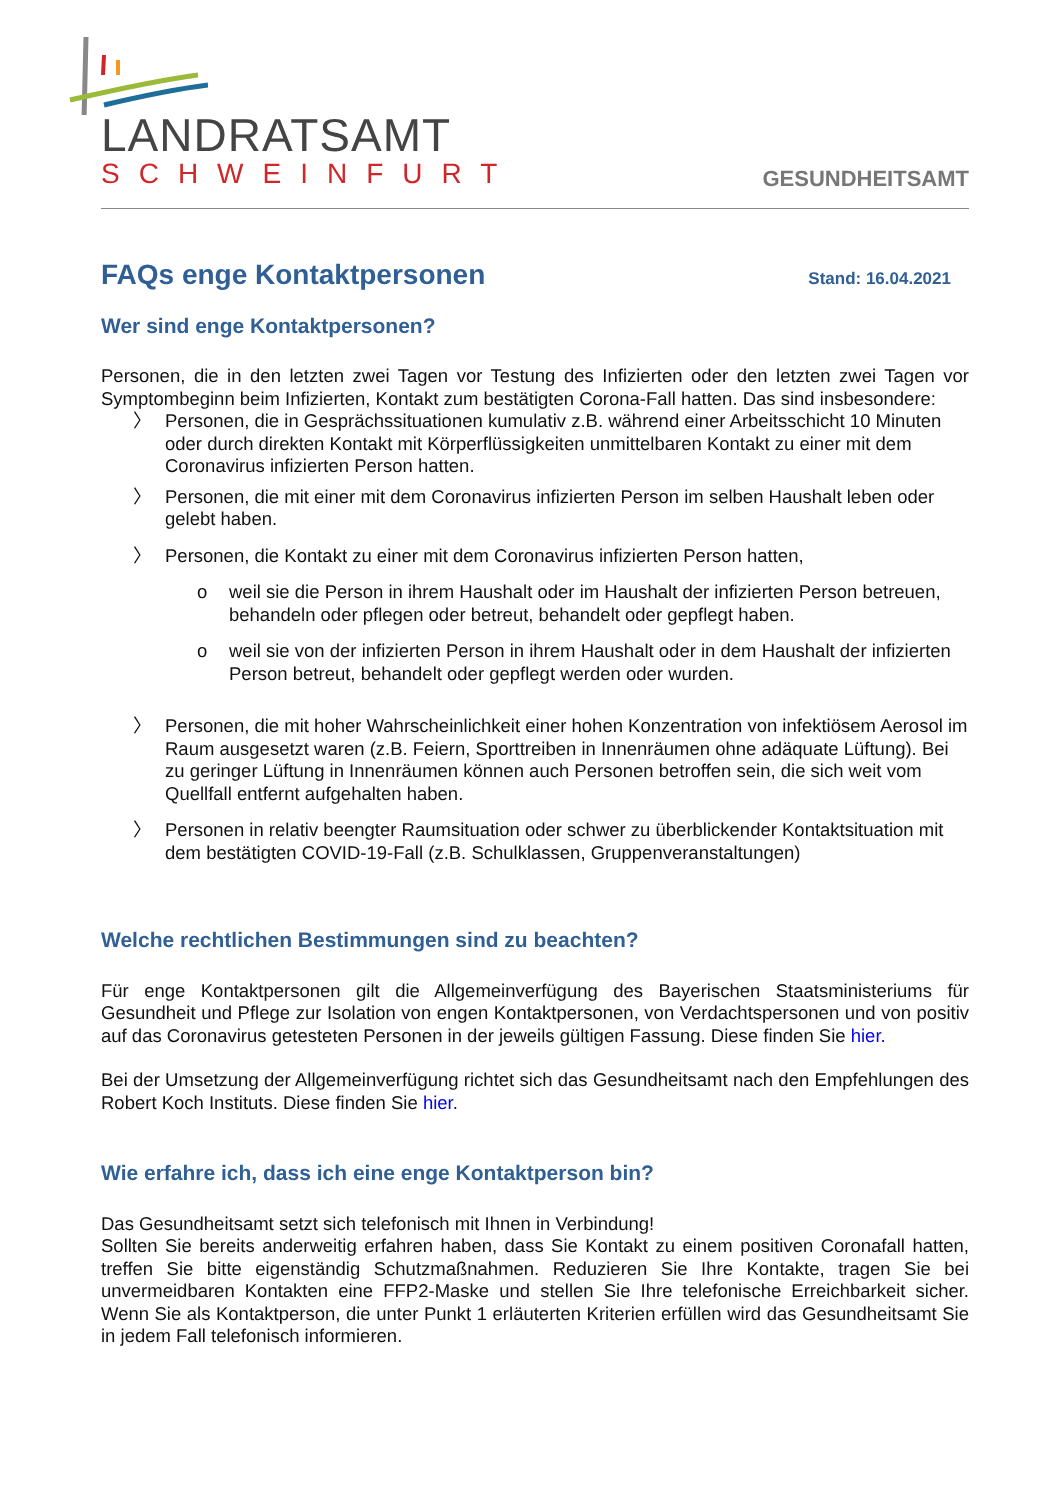LANDRATSAMT
SCHWEINFURT
GESUNDHEITSAMT
FAQs enge Kontaktpersonen Stand: 16.04.2021
Wer sind enge Kontaktpersonen?
Personen, die in den letzten zwei Tagen vor Testung des Infizierten oder den letzten zwei Tagen vor Symptombeginn beim Infizierten, Kontakt zum bestätigten Corona-Fall hatten. Das sind insbesondere:
〉 Personen, die in Gesprächssituationen kumulativ z.B. während einer Arbeitsschicht 10 Minuten oder durch direkten Kontakt mit Körperflüssigkeiten unmittelbaren Kontakt zu einer mit dem Coronavirus infizierten Person hatten.
〉 Personen, die mit einer mit dem Coronavirus infizierten Person im selben Haushalt leben oder gelebt haben.
〉 Personen, die Kontakt zu einer mit dem Coronavirus infizierten Person hatten,
o weil sie die Person in ihrem Haushalt oder im Haushalt der infizierten Person betreuen, behandeln oder pflegen oder betreut, behandelt oder gepflegt haben.
o weil sie von der infizierten Person in ihrem Haushalt oder in dem Haushalt der infizierten Person betreut, behandelt oder gepflegt werden oder wurden.
〉 Personen, die mit hoher Wahrscheinlichkeit einer hohen Konzentration von infektiösem Aerosol im Raum ausgesetzt waren (z.B. Feiern, Sporttreiben in Innenräumen ohne adäquate Lüftung). Bei zu geringer Lüftung in Innenräumen können auch Personen betroffen sein, die sich weit vom Quellfall entfernt aufgehalten haben.
〉 Personen in relativ beengter Raumsituation oder schwer zu überblickender Kontaktsituation mit dem bestätigten COVID-19-Fall (z.B. Schulklassen, Gruppenveranstaltungen)
Welche rechtlichen Bestimmungen sind zu beachten?
Für enge Kontaktpersonen gilt die Allgemeinverfügung des Bayerischen Staatsministeriums für Gesundheit und Pflege zur Isolation von engen Kontaktpersonen, von Verdachtspersonen und von positiv auf das Coronavirus getesteten Personen in der jeweils gültigen Fassung. Diese finden Sie hier.
Bei der Umsetzung der Allgemeinverfügung richtet sich das Gesundheitsamt nach den Empfehlungen des Robert Koch Instituts. Diese finden Sie hier.
Wie erfahre ich, dass ich eine enge Kontaktperson bin?
Das Gesundheitsamt setzt sich telefonisch mit Ihnen in Verbindung!
Sollten Sie bereits anderweitig erfahren haben, dass Sie Kontakt zu einem positiven Coronafall hatten, treffen Sie bitte eigenständig Schutzmaßnahmen. Reduzieren Sie Ihre Kontakte, tragen Sie bei unvermeidbaren Kontakten eine FFP2-Maske und stellen Sie Ihre telefonische Erreichbarkeit sicher. Wenn Sie als Kontaktperson, die unter Punkt 1 erläuterten Kriterien erfüllen wird das Gesundheitsamt Sie in jedem Fall telefonisch informieren.